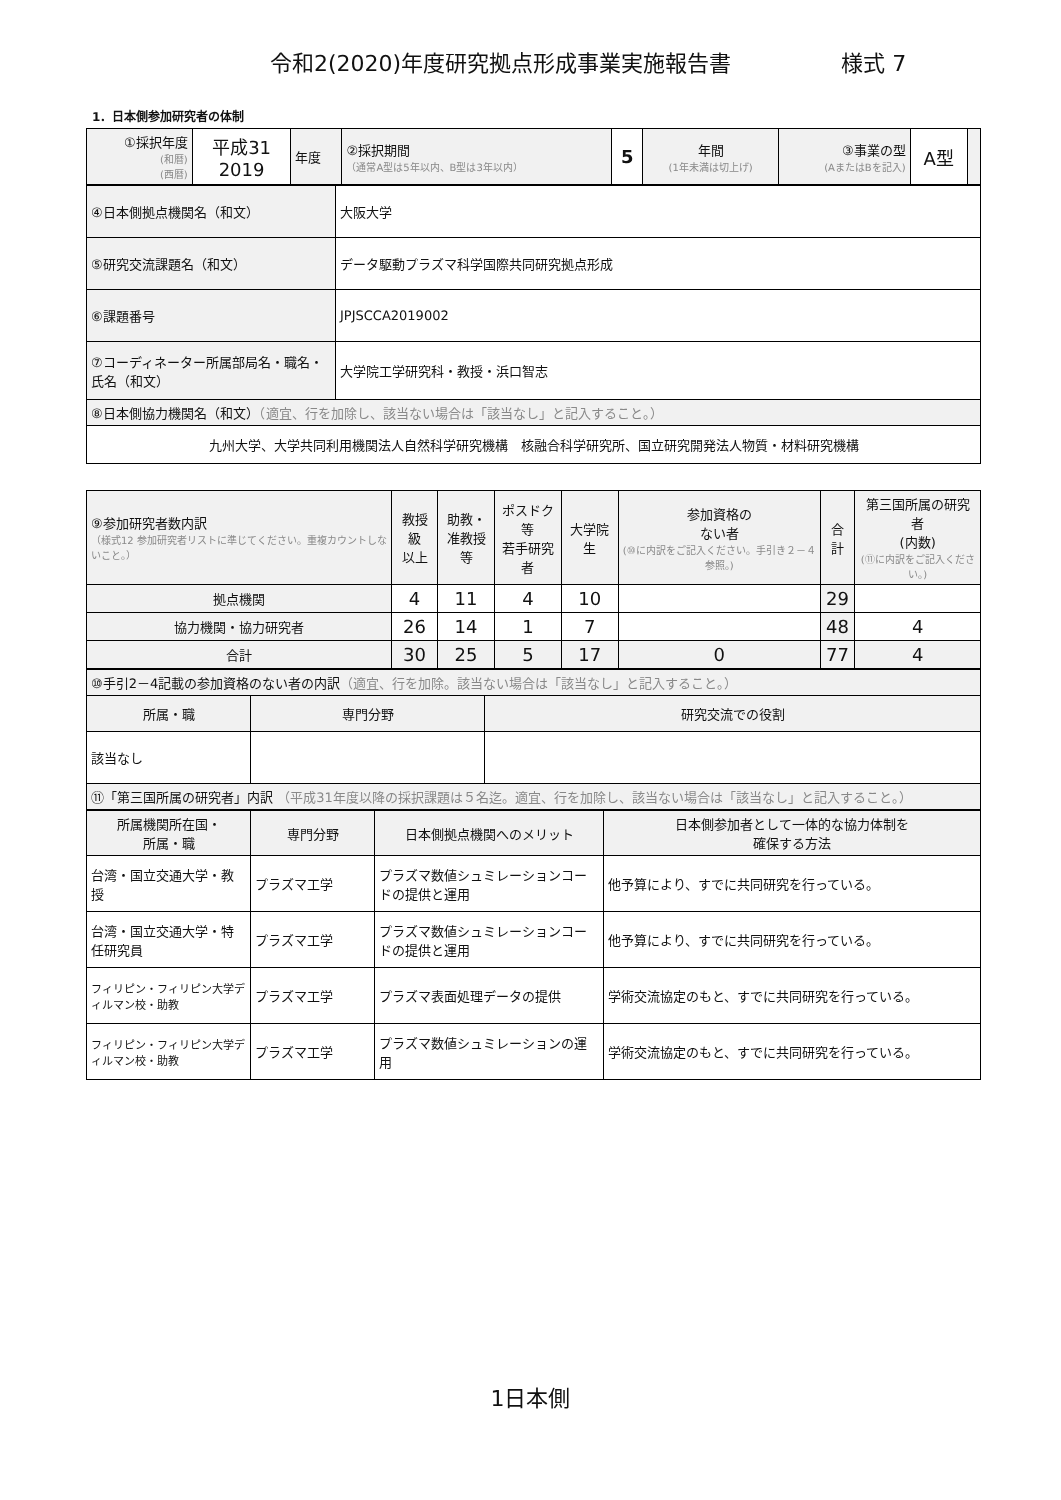令和2(2020)年度研究拠点形成事業実施報告書 様式 7
1．日本側参加研究者の体制
| ①採択年度 (和暦) (西暦) | 平成31 2019 | 年度 | ②採択期間 （通常A型は5年以内、B型は3年以内） | 5 | 年間 (1年未満は切上げ) | ③事業の型 (AまたはBを記入) | A型 | |
| ④日本側拠点機関名（和文） | 大阪大学 |
| ⑤研究交流課題名（和文） | データ駆動プラズマ科学国際共同研究拠点形成 |
| ⑥課題番号 | JPJSCCA2019002 |
| ⑦コーディネーター所属部局名・職名・氏名（和文） | 大学院工学研究科・教授・浜口智志 |
| ⑧日本側協力機関名（和文） （適宜、行を加除し、該当ない場合は「該当なし」と記入すること。） | |
| 九州大学、大学共同利用機関法人自然科学研究機構 核融合科学研究所、国立研究開発法人物質・材料研究機構 | |
| ⑨参加研究者数内訳 （様式12 参加研究者リストに準じてください。重複カウントしないこと。） | 教授級 以上 | 助教・ 准教授等 | ポスドク等 若手研究者 | 大学院生 | 参加資格の ない者 (⑩に内訳をご記入ください。手引き２－４参照。) | 合計 | 第三国所属の研究者 (内数) (⑪に内訳をご記入ください。) |
| 拠点機関 | 4 | 11 | 4 | 10 | | 29 | |
| 協力機関・協力研究者 | 26 | 14 | 1 | 7 | | 48 | 4 |
| 合計 | 30 | 25 | 5 | 17 | 0 | 77 | 4 |
| ⑩手引2－4記載の参加資格のない者の内訳 （適宜、行を加除。該当ない場合は「該当なし」と記入すること。） | | |
| 所属・職 | 専門分野 | 研究交流での役割 |
| 該当なし | | |
| ⑪「第三国所属の研究者」内訳 （平成31年度以降の採択課題は５名迄。適宜、行を加除し、該当ない場合は「該当なし」と記入すること。） | | |
| 所属機関所在国・ 所属・職 | 専門分野 | 日本側拠点機関へのメリット | 日本側参加者として一体的な協力体制を 確保する方法 |
| --- | --- | --- | --- |
| 台湾・国立交通大学・教授 | プラズマ工学 | プラズマ数値シュミレーションコードの提供と運用 | 他予算により、すでに共同研究を行っている。 |
| 台湾・国立交通大学・特任研究員 | プラズマ工学 | プラズマ数値シュミレーションコードの提供と運用 | 他予算により、すでに共同研究を行っている。 |
| フィリピン・フィリピン大学ディルマン校・助教 | プラズマ工学 | プラズマ表面処理データの提供 | 学術交流協定のもと、すでに共同研究を行っている。 |
| フィリピン・フィリピン大学ディルマン校・助教 | プラズマ工学 | プラズマ数値シュミレーションの運用 | 学術交流協定のもと、すでに共同研究を行っている。 |
1日本側